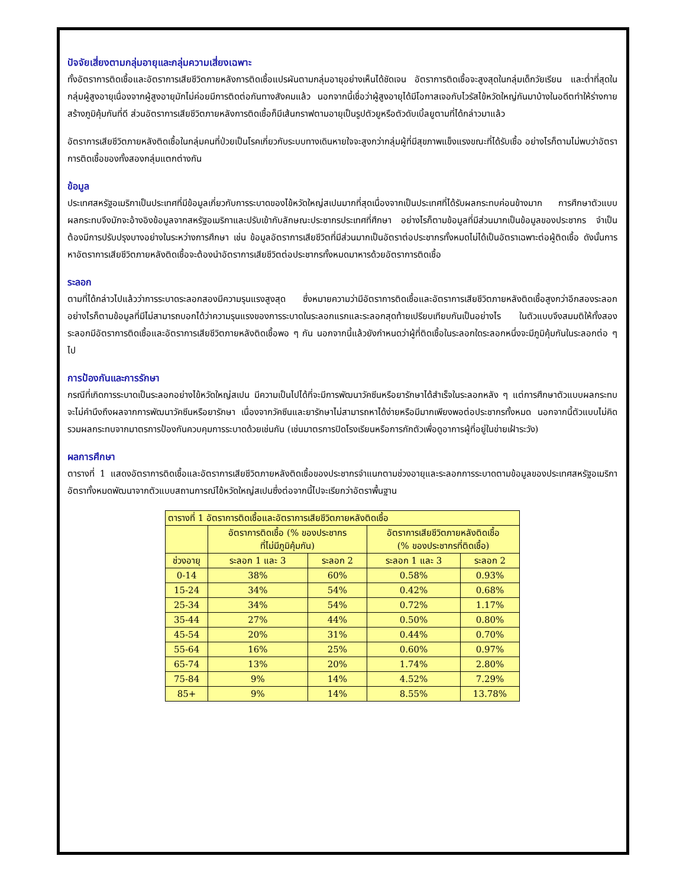ปัจจัยเสี่ยงตามกลุ่มอายุและกลุ่มความเสี่ยงเฉพาะ
ทั้งอัตราการติดเชื้อและอัตราการเสียชีวิตภายหลังการติดเชื้อแปรผันตามกลุ่มอายุอย่างเห็นได้ชัดเจน อัตราการติดเชื้อจะสูงสุดในกลุ่มเด็กวัยเรียน และต่ำที่สุดในกลุ่มผู้สูงอายุเนื่องจากผู้สูงอายุมักไม่ค่อยมีการติดต่อกันทางสังคมแล้ว นอกจากนี้เชื่อว่าผู้สูงอายุได้มีโอกาสเจอกับไวรัสไข้หวัดใหญ่กันมาบ้างในอดีตทำให้ร่างกายสร้างภูมิคุ้มกันที่ดี ส่วนอัตราการเสียชีวิตภายหลังการติดเชื้อก็มีเส้นกราฟตามอายุเป็นรูปตัวยูหรือตัวดับเบิ้ลยูตามที่ได้กล่าวมาแล้ว
อัตราการเสียชีวิตภายหลังติดเชื้อในกลุ่มคนที่ป่วยเป็นโรคเกี่ยวกับระบบทางเดินหายใจจะสูงกว่ากลุ่มผู้ที่มีสุขภาพแข็งแรงขณะที่ได้รับเชื้อ อย่างไรก็ตามไม่พบว่าอัตราการติดเชื้อของทั้งสองกลุ่มแตกต่างกัน
ข้อมูล
ประเทศสหรัฐอเมริกาเป็นประเทศที่มีข้อมูลเกี่ยวกับการระบาดของไข้หวัดใหญ่สเปนมากที่สุดเนื่องจากเป็นประเทศที่ได้รับผลกระทบค่อนข้างมาก การศึกษาตัวแบบผลกระทบจึงมักจะอ้างอิงข้อมูลจากสหรัฐอเมริกาและปรับเข้ากับลักษณะประชากรประเทศที่ศึกษา อย่างไรก็ตามข้อมูลที่มีส่วนมากเป็นข้อมูลของประชากร จำเป็นต้องมีการปรับปรุงบางอย่างในระหว่างการศึกษา เช่น ข้อมูลอัตราการเสียชีวิตที่มีส่วนมากเป็นอัตราต่อประชากรทั้งหมดไม่ได้เป็นอัตราเฉพาะต่อผู้ติดเชื้อ ดังนั้นการหาอัตราการเสียชีวิตภายหลังติดเชื้อจะต้องนำอัตราการเสียชีวิตต่อประชากรทั้งหมดมาหารด้วยอัตราการติดเชื้อ
ระลอก
ตามที่ได้กล่าวไปแล้วว่าการระบาดระลอกสองมีความรุนแรงสูงสุด ซึ่งหมายความว่ามีอัตราการติดเชื้อและอัตราการเสียชีวิตภายหลังติดเชื้อสูงกว่าอีกสองระลอก อย่างไรก็ตามข้อมูลที่มีไม่สามารถบอกได้ว่าความรุนแรงของการระบาดในระลอกแรกและระลอกสุดท้ายเปรียบเทียบกันเป็นอย่างไร ในตัวแบบจึงสมมติให้ทั้งสองระลอกมีอัตราการติดเชื้อและอัตราการเสียชีวิตภายหลังติดเชื้อพอ ๆ กัน นอกจากนี้แล้วยังกำหนดว่าผู้ที่ติดเชื้อในระลอกใดระลอกหนึ่งจะมีภูมิคุ้มกันในระลอกต่อ ๆ ไป
การป้องกันและการรักษา
กรณีที่เกิดการระบาดเป็นระลอกอย่างไข้หวัดใหญ่สเปน มีความเป็นไปได้ที่จะมีการพัฒนาวัคซีนหรือยารักษาได้สำเร็จในระลอกหลัง ๆ แต่การศึกษาตัวแบบผลกระทบจะไม่คำนึงถึงผลจากการพัฒนาวัคซีนหรือยารักษา เนื่องจากวัคซีนและยารักษาไม่สามารถหาได้ง่ายหรือมีมากเพียงพอต่อประชากรทั้งหมด นอกจากนี้ตัวแบบไม่คิดรวมผลกระทบจากมาตรการป้องกันควบคุมการระบาดด้วยเช่นกัน (เช่นมาตรการปิดโรงเรียนหรือการกักตัวเพื่อดูอาการผู้ที่อยู่ในข่ายเฝ้าระวัง)
ผลการศึกษา
ตารางที่ 1 แสดงอัตราการติดเชื้อและอัตราการเสียชีวิตภายหลังติดเชื้อของประชากรจำแนกตามช่วงอายุและระลอกการระบาดตามข้อมูลของประเทศสหรัฐอเมริกา อัตราทั้งหมดพัฒนาจากตัวแบบสถานการณ์ไข้หวัดใหญ่สเปนซึ่งต่อจากนี้ไปจะเรียกว่าอัตราพื้นฐาน
| ตารางที่ 1 อัตราการติดเชื้อและอัตราการเสียชีวิตภายหลังติดเชื้อ | | | | |
| | อัตราการติดเชื้อ (% ของประชากร ที่ไม่มีภูมิคุ้มกัน) | | อัตราการเสียชีวิตภายหลังติดเชื้อ (% ของประชากรที่ติดเชื้อ) | |
| ช่วงอายุ | ระลอก 1 และ 3 | ระลอก 2 | ระลอก 1 และ 3 | ระลอก 2 |
| 0-14 | 38% | 60% | 0.58% | 0.93% |
| 15-24 | 34% | 54% | 0.42% | 0.68% |
| 25-34 | 34% | 54% | 0.72% | 1.17% |
| 35-44 | 27% | 44% | 0.50% | 0.80% |
| 45-54 | 20% | 31% | 0.44% | 0.70% |
| 55-64 | 16% | 25% | 0.60% | 0.97% |
| 65-74 | 13% | 20% | 1.74% | 2.80% |
| 75-84 | 9% | 14% | 4.52% | 7.29% |
| 85+ | 9% | 14% | 8.55% | 13.78% |